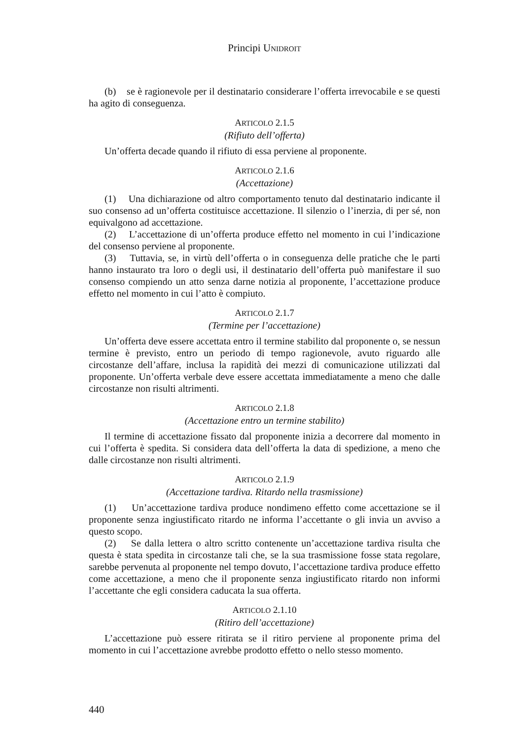Principi UNIDROIT
(b) se è ragionevole per il destinatario considerare l’offerta irrevocabile e se questi ha agito di conseguenza.
ARTICOLO 2.1.5
(Rifiuto dell’offerta)
Un’offerta decade quando il rifiuto di essa perviene al proponente.
ARTICOLO 2.1.6
(Accettazione)
(1) Una dichiarazione od altro comportamento tenuto dal destinatario indicante il suo consenso ad un’offerta costituisce accettazione. Il silenzio o l’inerzia, di per sé, non equivalgono ad accettazione.
(2) L’accettazione di un’offerta produce effetto nel momento in cui l’indicazione del consenso perviene al proponente.
(3) Tuttavia, se, in virtù dell’offerta o in conseguenza delle pratiche che le parti hanno instaurato tra loro o degli usi, il destinatario dell’offerta può manifestare il suo consenso compiendo un atto senza darne notizia al proponente, l’accettazione produce effetto nel momento in cui l’atto è compiuto.
ARTICOLO 2.1.7
(Termine per l’accettazione)
Un’offerta deve essere accettata entro il termine stabilito dal proponente o, se nessun termine è previsto, entro un periodo di tempo ragionevole, avuto riguardo alle circostanze dell’affare, inclusa la rapidità dei mezzi di comunicazione utilizzati dal proponente. Un’offerta verbale deve essere accettata immediatamente a meno che dalle circostanze non risulti altrimenti.
ARTICOLO 2.1.8
(Accettazione entro un termine stabilito)
Il termine di accettazione fissato dal proponente inizia a decorrere dal momento in cui l’offerta è spedita. Si considera data dell’offerta la data di spedizione, a meno che dalle circostanze non risulti altrimenti.
ARTICOLO 2.1.9
(Accettazione tardiva. Ritardo nella trasmissione)
(1) Un’accettazione tardiva produce nondimeno effetto come accettazione se il proponente senza ingiustificato ritardo ne informa l’accettante o gli invia un avviso a questo scopo.
(2) Se dalla lettera o altro scritto contenente un’accettazione tardiva risulta che questa è stata spedita in circostanze tali che, se la sua trasmissione fosse stata regolare, sarebbe pervenuta al proponente nel tempo dovuto, l’accettazione tardiva produce effetto come accettazione, a meno che il proponente senza ingiustificato ritardo non informi l’accettante che egli considera caducata la sua offerta.
ARTICOLO 2.1.10
(Ritiro dell’accettazione)
L’accettazione può essere ritirata se il ritiro perviene al proponente prima del momento in cui l’accettazione avrebbe prodotto effetto o nello stesso momento.
440